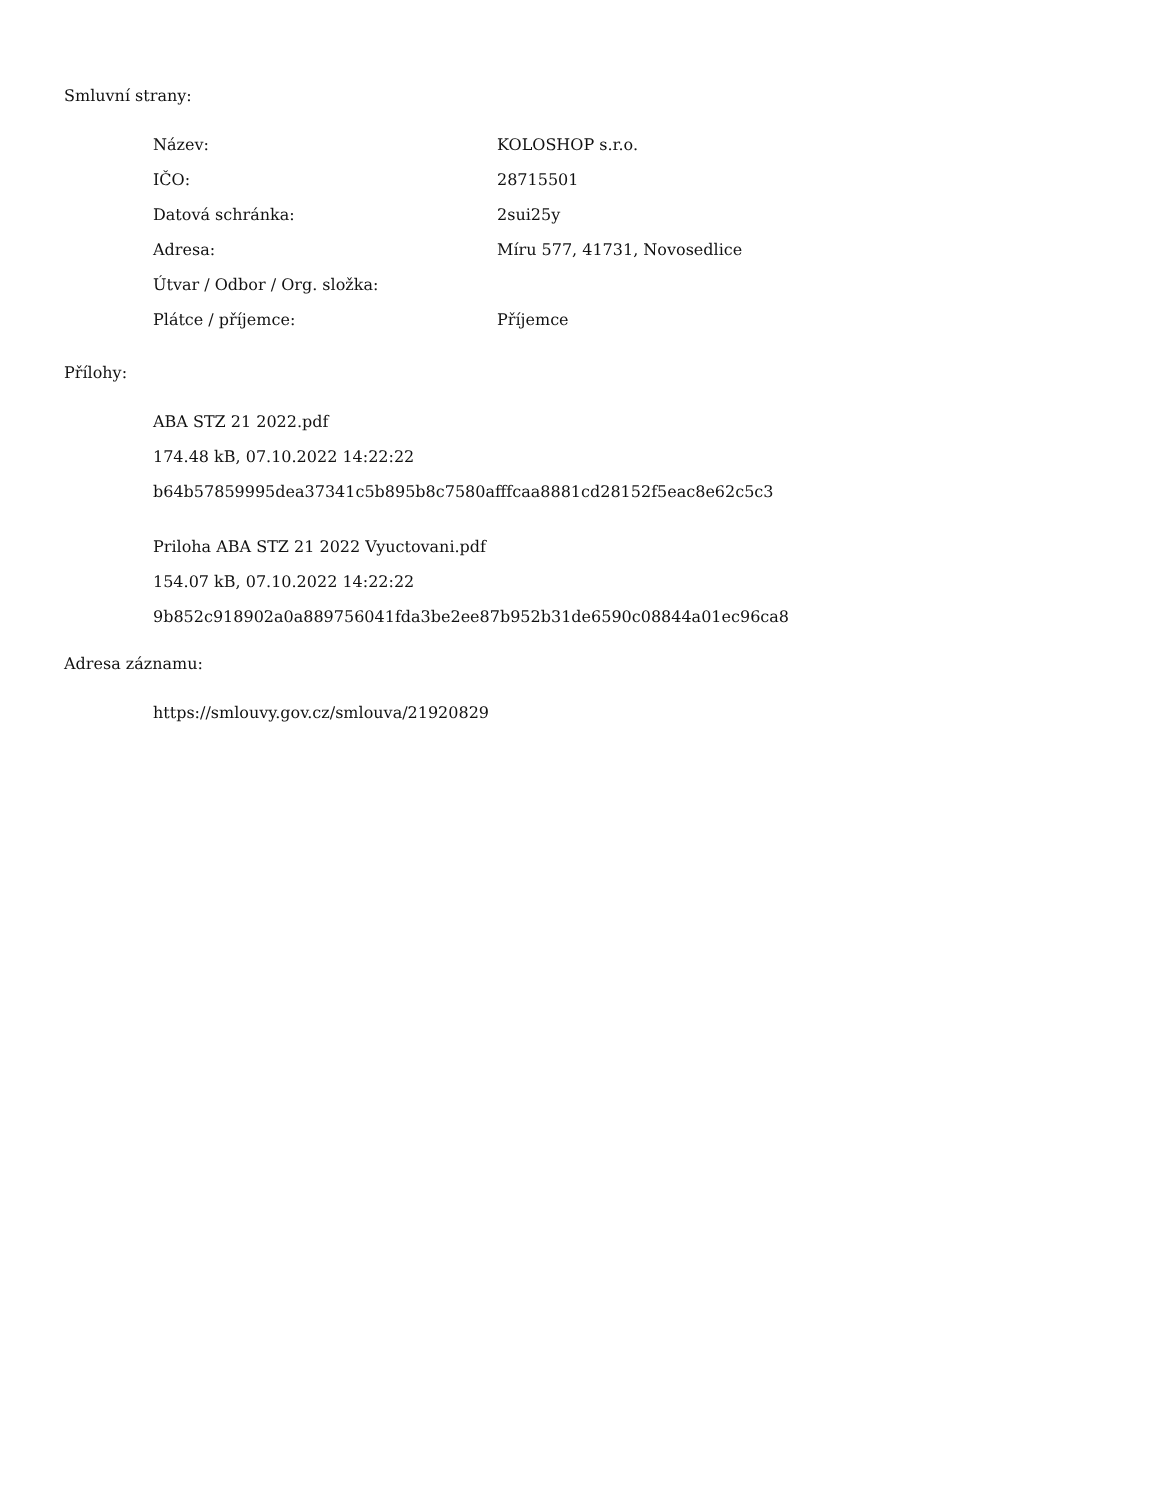Smluvní strany:
| Název: | KOLOSHOP s.r.o. |
| IČO: | 28715501 |
| Datová schránka: | 2sui25y |
| Adresa: | Míru 577, 41731, Novosedlice |
| Útvar / Odbor / Org. složka: | |
| Plátce / příjemce: | Příjemce |
Přílohy:
ABA STZ 21 2022.pdf
174.48 kB, 07.10.2022 14:22:22
b64b57859995dea37341c5b895b8c7580afffcaa8881cd28152f5eac8e62c5c3
Priloha ABA STZ 21 2022 Vyuctovani.pdf
154.07 kB, 07.10.2022 14:22:22
9b852c918902a0a889756041fda3be2ee87b952b31de6590c08844a01ec96ca8
Adresa záznamu:
https://smlouvy.gov.cz/smlouva/21920829